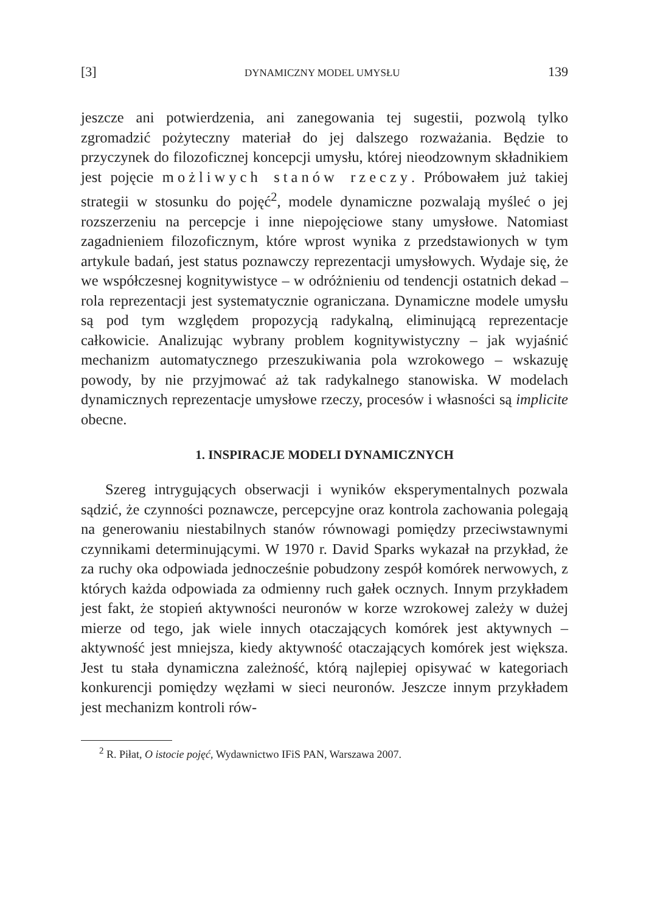[3] DYNAMICZNY MODEL UMYSŁU 139
jeszcze ani potwierdzenia, ani zanegowania tej sugestii, pozwolą tylko zgromadzić pożyteczny materiał do jej dalszego rozważania. Będzie to przyczynek do filozoficznej koncepcji umysłu, której nieodzownym składnikiem jest pojęcie możliwych stanów rzeczy. Próbowałem już takiej strategii w stosunku do pojęć<sup>2</sup>, modele dynamiczne pozwalają myśleć o jej rozszerzeniu na percepcje i inne niepojęciowe stany umysłowe. Natomiast zagadnieniem filozoficznym, które wprost wynika z przedstawionych w tym artykule badań, jest status poznawczy reprezentacji umysłowych. Wydaje się, że we współczesnej kognitywistyce – w odróżnieniu od tendencji ostatnich dekad – rola reprezentacji jest systematycznie ograniczana. Dynamiczne modele umysłu są pod tym względem propozycją radykalną, eliminującą reprezentacje całkowicie. Analizując wybrany problem kognitywistyczny – jak wyjaśnić mechanizm automatycznego przeszukiwania pola wzrokowego – wskazuję powody, by nie przyjmować aż tak radykalnego stanowiska. W modelach dynamicznych reprezentacje umysłowe rzeczy, procesów i własności są implicite obecne.
1. INSPIRACJE MODELI DYNAMICZNYCH
Szereg intrygujących obserwacji i wyników eksperymentalnych pozwala sądzić, że czynności poznawcze, percepcyjne oraz kontrola zachowania polegają na generowaniu niestabilnych stanów równowagi pomiędzy przeciwstawnymi czynnikami determinującymi. W 1970 r. David Sparks wykazał na przykład, że za ruchy oka odpowiada jednocześnie pobudzony zespół komórek nerwowych, z których każda odpowiada za odmienny ruch gałek ocznych. Innym przykładem jest fakt, że stopień aktywności neuronów w korze wzrokowej zależy w dużej mierze od tego, jak wiele innych otaczających komórek jest aktywnych – aktywność jest mniejsza, kiedy aktywność otaczających komórek jest większa. Jest tu stała dynamiczna zależność, którą najlepiej opisywać w kategoriach konkurencji pomiędzy węzłami w sieci neuronów. Jeszcze innym przykładem jest mechanizm kontroli rów-
<sup>2</sup> R. Piłat, O istocie pojęć, Wydawnictwo IFiS PAN, Warszawa 2007.